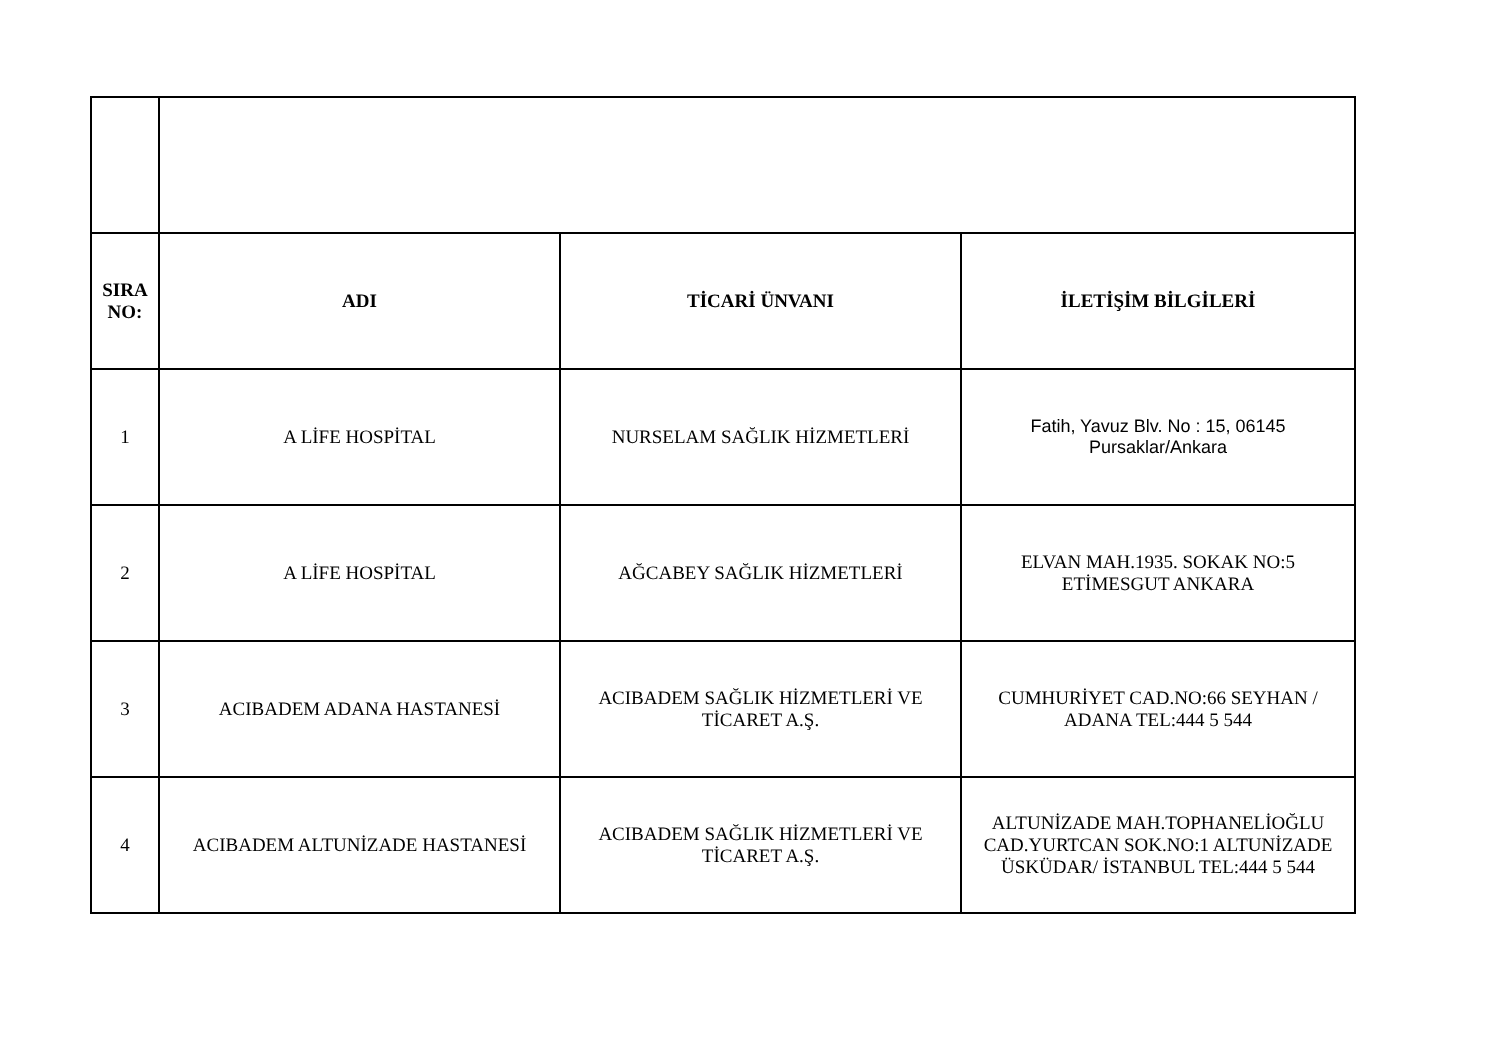| SIRA NO: | ADI | TİCARİ ÜNVANI | İLETİŞİM BİLGİLERİ |
| --- | --- | --- | --- |
| 1 | A LİFE HOSPİTAL | NURSELAM SAĞLIK HİZMETLERİ | Fatih, Yavuz Blv. No : 15, 06145 Pursaklar/Ankara |
| 2 | A LİFE HOSPİTAL | AĞCABEY SAĞLIK HİZMETLERİ | ELVAN MAH.1935. SOKAK NO:5 ETİMESGUT ANKARA |
| 3 | ACIBADEM ADANA HASTANESİ | ACIBADEM SAĞLIK HİZMETLERİ VE TİCARET A.Ş. | CUMHURİYET CAD.NO:66 SEYHAN / ADANA TEL:444 5 544 |
| 4 | ACIBADEM ALTUNİZADE HASTANESİ | ACIBADEM SAĞLIK HİZMETLERİ VE TİCARET A.Ş. | ALTUNİZADE MAH.TOPHANELİOĞLU CAD.YURTCAN SOK.NO:1 ALTUNİZADE ÜSKÜDAR/ İSTANBUL TEL:444 5 544 |